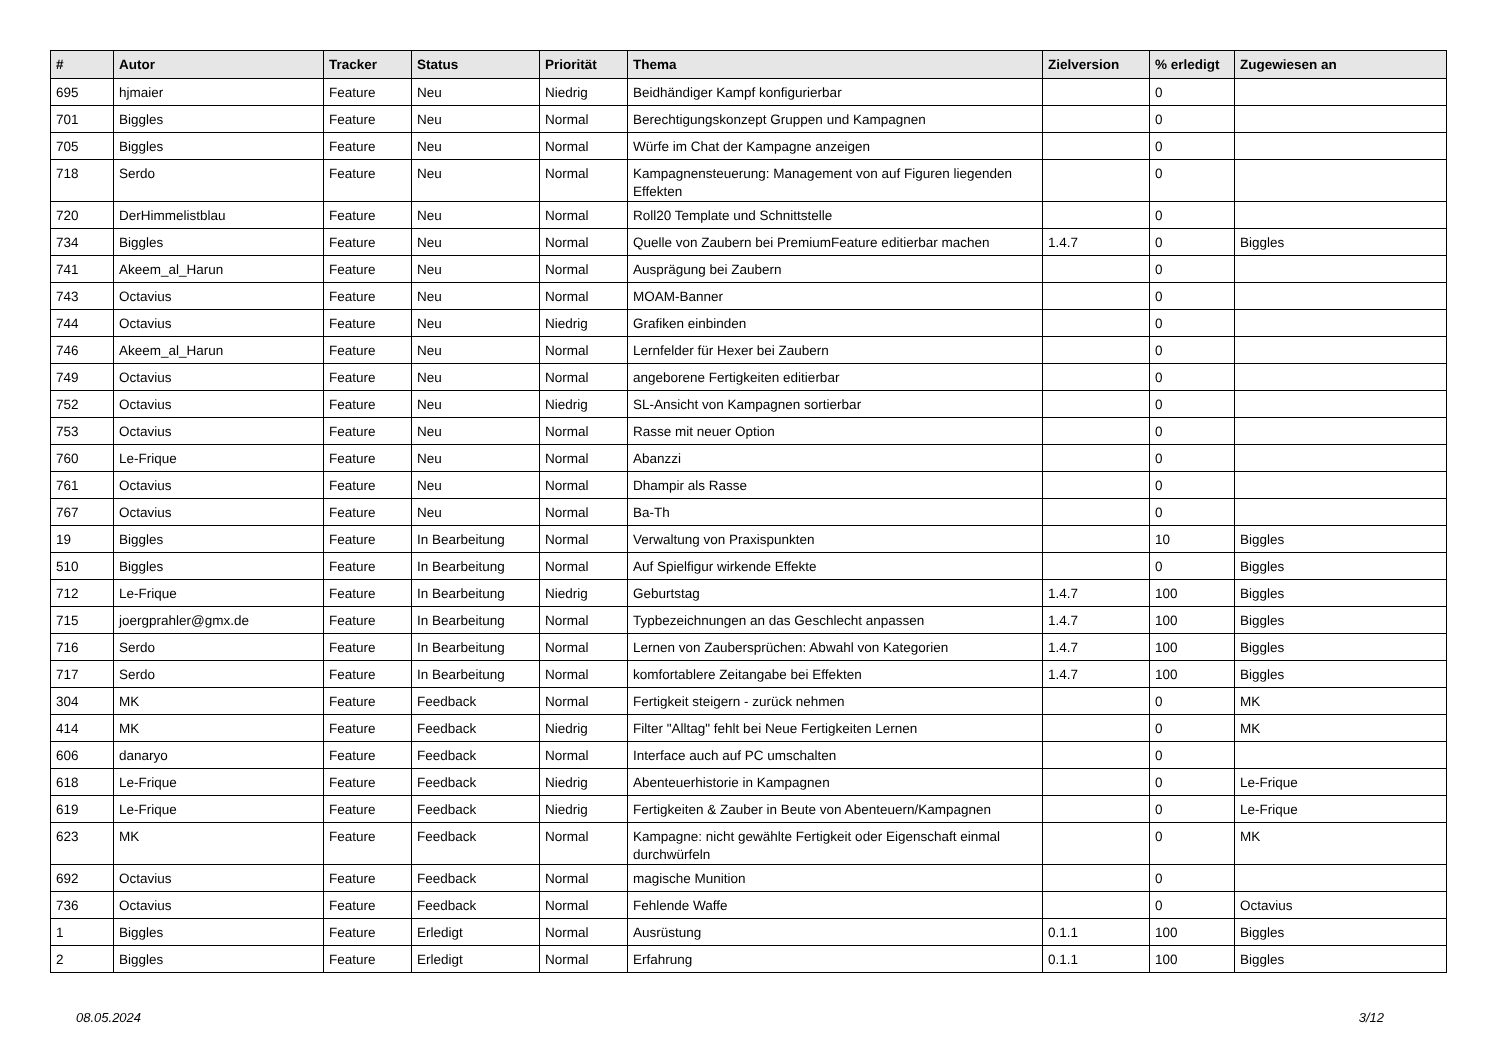| # | Autor | Tracker | Status | Priorität | Thema | Zielversion | % erledigt | Zugewiesen an |
| --- | --- | --- | --- | --- | --- | --- | --- | --- |
| 695 | hjmaier | Feature | Neu | Niedrig | Beidhändiger Kampf konfigurierbar | | 0 | |
| 701 | Biggles | Feature | Neu | Normal | Berechtigungskonzept Gruppen und Kampagnen | | 0 | |
| 705 | Biggles | Feature | Neu | Normal | Würfe im Chat der Kampagne anzeigen | | 0 | |
| 718 | Serdo | Feature | Neu | Normal | Kampagnensteuerung: Management von auf Figuren liegenden Effekten | | 0 | |
| 720 | DerHimmelistblau | Feature | Neu | Normal | Roll20 Template und Schnittstelle | | 0 | |
| 734 | Biggles | Feature | Neu | Normal | Quelle von Zaubern bei PremiumFeature editierbar machen | 1.4.7 | 0 | Biggles |
| 741 | Akeem_al_Harun | Feature | Neu | Normal | Ausprägung bei Zaubern | | 0 | |
| 743 | Octavius | Feature | Neu | Normal | MOAM-Banner | | 0 | |
| 744 | Octavius | Feature | Neu | Niedrig | Grafiken einbinden | | 0 | |
| 746 | Akeem_al_Harun | Feature | Neu | Normal | Lernfelder für Hexer bei Zaubern | | 0 | |
| 749 | Octavius | Feature | Neu | Normal | angeborene Fertigkeiten editierbar | | 0 | |
| 752 | Octavius | Feature | Neu | Niedrig | SL-Ansicht von Kampagnen sortierbar | | 0 | |
| 753 | Octavius | Feature | Neu | Normal | Rasse mit neuer Option | | 0 | |
| 760 | Le-Frique | Feature | Neu | Normal | Abanzzi | | 0 | |
| 761 | Octavius | Feature | Neu | Normal | Dhampir als Rasse | | 0 | |
| 767 | Octavius | Feature | Neu | Normal | Ba-Th | | 0 | |
| 19 | Biggles | Feature | In Bearbeitung | Normal | Verwaltung von Praxispunkten | | 10 | Biggles |
| 510 | Biggles | Feature | In Bearbeitung | Normal | Auf Spielfigur wirkende Effekte | | 0 | Biggles |
| 712 | Le-Frique | Feature | In Bearbeitung | Niedrig | Geburtstag | 1.4.7 | 100 | Biggles |
| 715 | joergprahler@gmx.de | Feature | In Bearbeitung | Normal | Typbezeichnungen an das Geschlecht anpassen | 1.4.7 | 100 | Biggles |
| 716 | Serdo | Feature | In Bearbeitung | Normal | Lernen von Zaubersprüchen: Abwahl von Kategorien | 1.4.7 | 100 | Biggles |
| 717 | Serdo | Feature | In Bearbeitung | Normal | komfortablere Zeitangabe bei Effekten | 1.4.7 | 100 | Biggles |
| 304 | MK | Feature | Feedback | Normal | Fertigkeit steigern - zurück nehmen | | 0 | MK |
| 414 | MK | Feature | Feedback | Niedrig | Filter "Alltag" fehlt bei Neue Fertigkeiten Lernen | | 0 | MK |
| 606 | danaryo | Feature | Feedback | Normal | Interface auch auf PC umschalten | | 0 | |
| 618 | Le-Frique | Feature | Feedback | Niedrig | Abenteuerhistorie in Kampagnen | | 0 | Le-Frique |
| 619 | Le-Frique | Feature | Feedback | Niedrig | Fertigkeiten & Zauber in Beute von Abenteuern/Kampagnen | | 0 | Le-Frique |
| 623 | MK | Feature | Feedback | Normal | Kampagne: nicht gewählte Fertigkeit oder Eigenschaft einmal durchwürfeln | | 0 | MK |
| 692 | Octavius | Feature | Feedback | Normal | magische Munition | | 0 | |
| 736 | Octavius | Feature | Feedback | Normal | Fehlende Waffe | | 0 | Octavius |
| 1 | Biggles | Feature | Erledigt | Normal | Ausrüstung | 0.1.1 | 100 | Biggles |
| 2 | Biggles | Feature | Erledigt | Normal | Erfahrung | 0.1.1 | 100 | Biggles |
08.05.2024 3/12